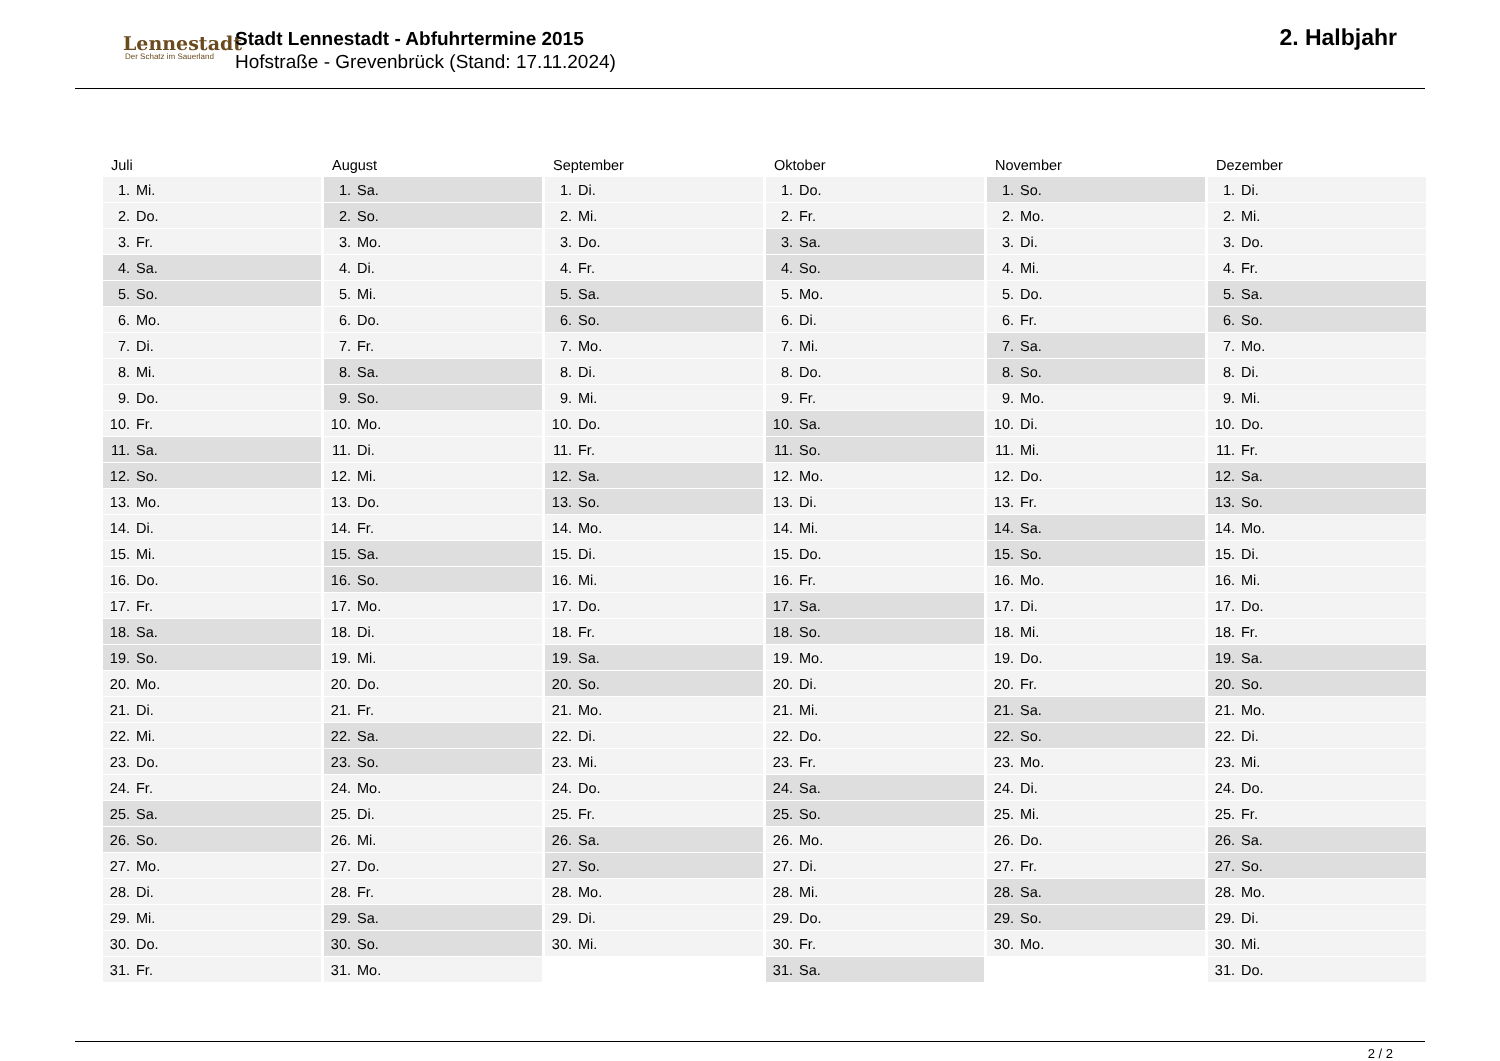Lennestadt
Der Schatz im Sauerland
Stadt Lennestadt - Abfuhrtermine 2015
Hofstraße - Grevenbrück (Stand: 17.11.2024)
2. Halbjahr
| Juli | August | September | Oktober | November | Dezember |
| --- | --- | --- | --- | --- | --- |
| 1. Mi. | 1. Sa. | 1. Di. | 1. Do. | 1. So. | 1. Di. |
| 2. Do. | 2. So. | 2. Mi. | 2. Fr. | 2. Mo. | 2. Mi. |
| 3. Fr. | 3. Mo. | 3. Do. | 3. Sa. | 3. Di. | 3. Do. |
| 4. Sa. | 4. Di. | 4. Fr. | 4. So. | 4. Mi. | 4. Fr. |
| 5. So. | 5. Mi. | 5. Sa. | 5. Mo. | 5. Do. | 5. Sa. |
| 6. Mo. | 6. Do. | 6. So. | 6. Di. | 6. Fr. | 6. So. |
| 7. Di. | 7. Fr. | 7. Mo. | 7. Mi. | 7. Sa. | 7. Mo. |
| 8. Mi. | 8. Sa. | 8. Di. | 8. Do. | 8. So. | 8. Di. |
| 9. Do. | 9. So. | 9. Mi. | 9. Fr. | 9. Mo. | 9. Mi. |
| 10. Fr. | 10. Mo. | 10. Do. | 10. Sa. | 10. Di. | 10. Do. |
| 11. Sa. | 11. Di. | 11. Fr. | 11. So. | 11. Mi. | 11. Fr. |
| 12. So. | 12. Mi. | 12. Sa. | 12. Mo. | 12. Do. | 12. Sa. |
| 13. Mo. | 13. Do. | 13. So. | 13. Di. | 13. Fr. | 13. So. |
| 14. Di. | 14. Fr. | 14. Mo. | 14. Mi. | 14. Sa. | 14. Mo. |
| 15. Mi. | 15. Sa. | 15. Di. | 15. Do. | 15. So. | 15. Di. |
| 16. Do. | 16. So. | 16. Mi. | 16. Fr. | 16. Mo. | 16. Mi. |
| 17. Fr. | 17. Mo. | 17. Do. | 17. Sa. | 17. Di. | 17. Do. |
| 18. Sa. | 18. Di. | 18. Fr. | 18. So. | 18. Mi. | 18. Fr. |
| 19. So. | 19. Mi. | 19. Sa. | 19. Mo. | 19. Do. | 19. Sa. |
| 20. Mo. | 20. Do. | 20. So. | 20. Di. | 20. Fr. | 20. So. |
| 21. Di. | 21. Fr. | 21. Mo. | 21. Mi. | 21. Sa. | 21. Mo. |
| 22. Mi. | 22. Sa. | 22. Di. | 22. Do. | 22. So. | 22. Di. |
| 23. Do. | 23. So. | 23. Mi. | 23. Fr. | 23. Mo. | 23. Mi. |
| 24. Fr. | 24. Mo. | 24. Do. | 24. Sa. | 24. Di. | 24. Do. |
| 25. Sa. | 25. Di. | 25. Fr. | 25. So. | 25. Mi. | 25. Fr. |
| 26. So. | 26. Mi. | 26. Sa. | 26. Mo. | 26. Do. | 26. Sa. |
| 27. Mo. | 27. Do. | 27. So. | 27. Di. | 27. Fr. | 27. So. |
| 28. Di. | 28. Fr. | 28. Mo. | 28. Mi. | 28. Sa. | 28. Mo. |
| 29. Mi. | 29. Sa. | 29. Di. | 29. Do. | 29. So. | 29. Di. |
| 30. Do. | 30. So. | 30. Mi. | 30. Fr. | 30. Mo. | 30. Mi. |
| 31. Fr. | 31. Mo. | | 31. Sa. | | 31. Do. |
2 / 2